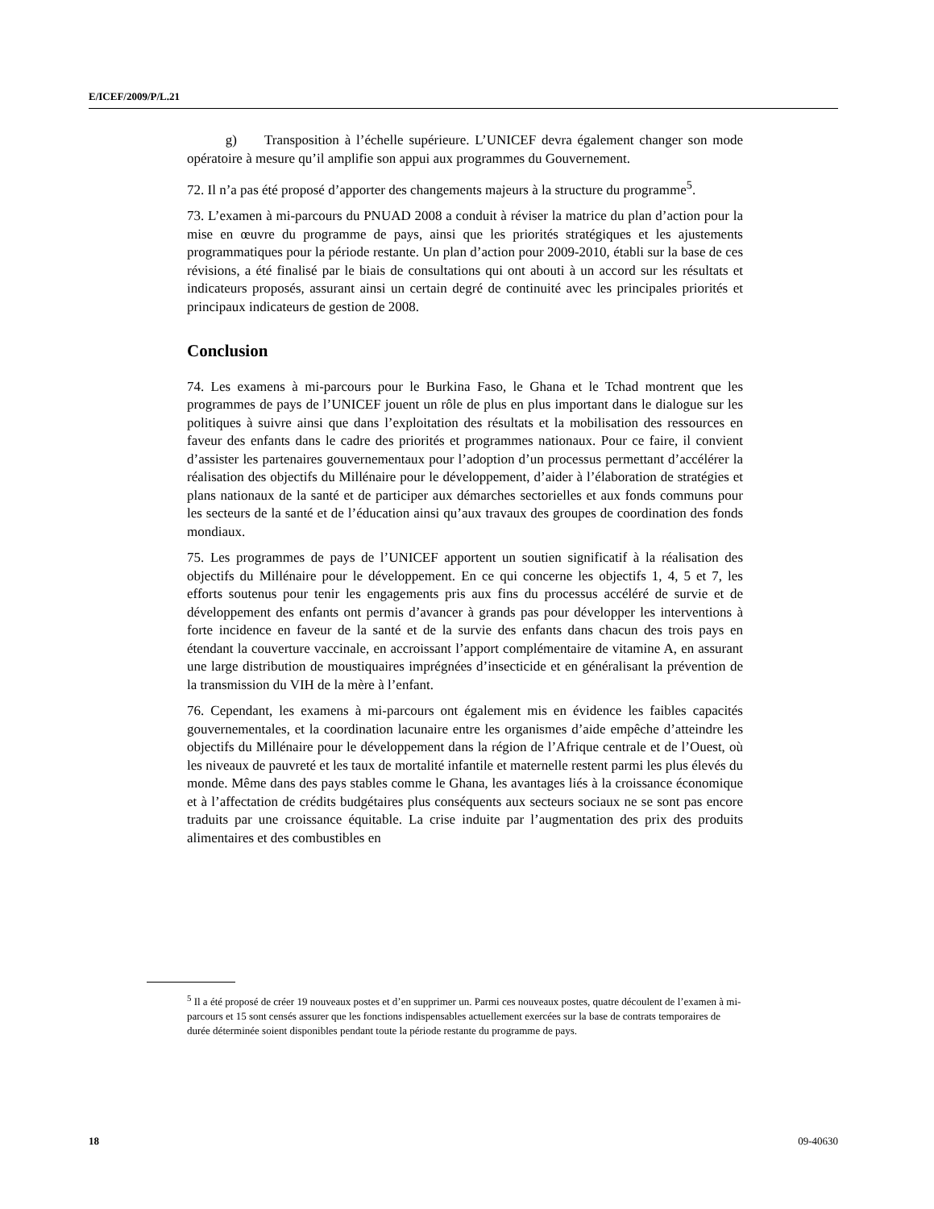E/ICEF/2009/P/L.21
g) Transposition à l’échelle supérieure. L’UNICEF devra également changer son mode opératoire à mesure qu’il amplifie son appui aux programmes du Gouvernement.
72. Il n’a pas été proposé d’apporter des changements majeurs à la structure du programme<sup>5</sup>.
73. L’examen à mi-parcours du PNUAD 2008 a conduit à réviser la matrice du plan d’action pour la mise en œuvre du programme de pays, ainsi que les priorités stratégiques et les ajustements programmatiques pour la période restante. Un plan d’action pour 2009-2010, établi sur la base de ces révisions, a été finalisé par le biais de consultations qui ont abouti à un accord sur les résultats et indicateurs proposés, assurant ainsi un certain degré de continuité avec les principales priorités et principaux indicateurs de gestion de 2008.
Conclusion
74. Les examens à mi-parcours pour le Burkina Faso, le Ghana et le Tchad montrent que les programmes de pays de l’UNICEF jouent un rôle de plus en plus important dans le dialogue sur les politiques à suivre ainsi que dans l’exploitation des résultats et la mobilisation des ressources en faveur des enfants dans le cadre des priorités et programmes nationaux. Pour ce faire, il convient d’assister les partenaires gouvernementaux pour l’adoption d’un processus permettant d’accélérer la réalisation des objectifs du Millénaire pour le développement, d’aider à l’élaboration de stratégies et plans nationaux de la santé et de participer aux démarches sectorielles et aux fonds communs pour les secteurs de la santé et de l’éducation ainsi qu’aux travaux des groupes de coordination des fonds mondiaux.
75. Les programmes de pays de l’UNICEF apportent un soutien significatif à la réalisation des objectifs du Millénaire pour le développement. En ce qui concerne les objectifs 1, 4, 5 et 7, les efforts soutenus pour tenir les engagements pris aux fins du processus accéléré de survie et de développement des enfants ont permis d’avancer à grands pas pour développer les interventions à forte incidence en faveur de la santé et de la survie des enfants dans chacun des trois pays en étendant la couverture vaccinale, en accroissant l’apport complémentaire de vitamine A, en assurant une large distribution de moustiquaires imprégnées d’insecticide et en généralisant la prévention de la transmission du VIH de la mère à l’enfant.
76. Cependant, les examens à mi-parcours ont également mis en évidence les faibles capacités gouvernementales, et la coordination lacunaire entre les organismes d’aide empêche d’atteindre les objectifs du Millénaire pour le développement dans la région de l’Afrique centrale et de l’Ouest, où les niveaux de pauvreté et les taux de mortalité infantile et maternelle restent parmi les plus élevés du monde. Même dans des pays stables comme le Ghana, les avantages liés à la croissance économique et à l’affectation de crédits budgétaires plus conséquents aux secteurs sociaux ne se sont pas encore traduits par une croissance équitable. La crise induite par l’augmentation des prix des produits alimentaires et des combustibles en
<sup>5</sup> Il a été proposé de créer 19 nouveaux postes et d’en supprimer un. Parmi ces nouveaux postes, quatre découlent de l’examen à mi-parcours et 15 sont censés assurer que les fonctions indispensables actuellement exercées sur la base de contrats temporaires de durée déterminée soient disponibles pendant toute la période restante du programme de pays.
18 09-40630